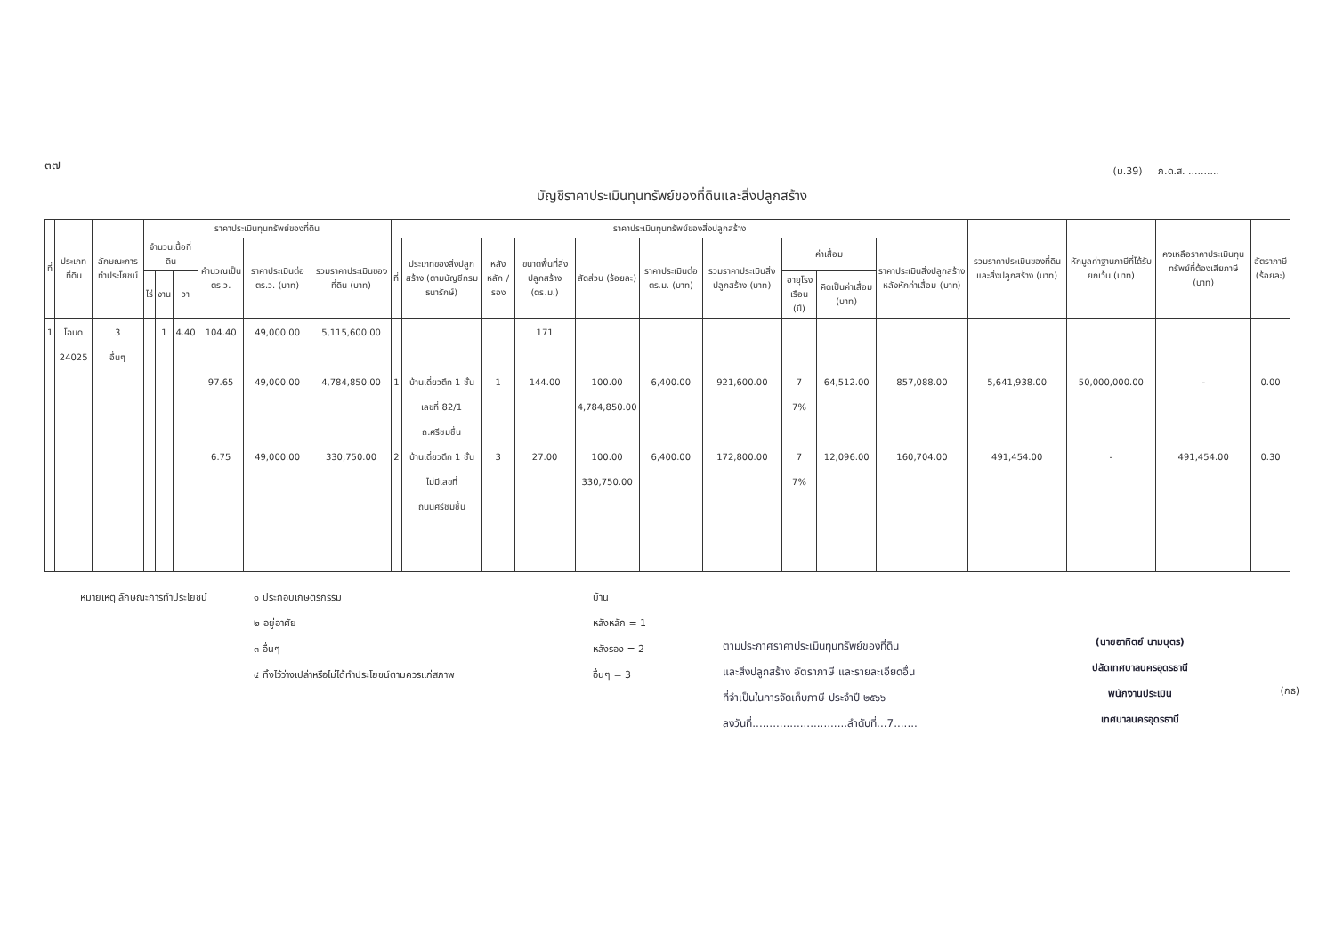๓๗
(ม.39) ภ.ด.ส. ..........
บัญชีราคาประเมินทุนทรัพย์ของที่ดินและสิ่งปลูกสร้าง
| ที่ | ประเภทที่ดิน | ลักษณะการทำประโยชน์ | ราคาประเมินทุนทรัพย์ของที่ดิน | | | | | | ราคาประเมินทุนทรัพย์ของสิ่งปลูกสร้าง | | | | | | | | | | รวมราคาประเมินของที่ดินและสิ่งปลูกสร้าง (บาท) | หักมูลค่าฐานภาษีที่ได้รับยกเว้น (บาท) | คงเหลือราคาประเมินทุนทรัพย์ที่ต้องเสียภาษี (บาท) | อัตราภาษี (ร้อยละ) |
| --- | --- | --- | --- | --- | --- | --- | --- | --- | --- | --- | --- | --- | --- | --- | --- | --- | --- | --- | --- | --- | --- | --- |
| | | | จำนวนเนื้อที่ดิน | | | คำนวณเป็น ตร.ว. | ราคาประเมินต่อ ตร.ว. (บาท) | รวมราคาประเมินของที่ดิน (บาท) | ที่ | ประเภทของสิ่งปลูกสร้าง (ตามบัญชีกรมธนารักษ์) | หลังหลัก / รอง | ขนาดพื้นที่สิ่งปลูกสร้าง (ตร.ม.) | สัดส่วน (ร้อยละ) | ราคาประเมินต่อ ตร.ม. (บาท) | รวมราคาประเมินสิ่งปลูกสร้าง (บาท) | ค่าเสื่อม | | ราคาประเมินสิ่งปลูกสร้างหลังหักค่าเสื่อม (บาท) | | | | |
| | | | ไร่ | งาน | วา | | | | | | | | | | | อายุโรงเรือน (ปี) | คิดเป็นค่าเสื่อม (บาท) | | | | | |
| 1 | โฉนด 24025 | 3 อื่นๆ | | 1 | 4.40 | 104.40 97.65 6.75 | 49,000.00 49,000.00 49,000.00 | 5,115,600.00 4,784,850.00 330,750.00 | 1 2 | บ้านเดี่ยวตึก 1 ชั้น เลขที่ 82/1 ถ.ศรีชมชื่น บ้านเดี่ยวตึก 1 ชั้น ไม่มีเลขที่ ถนนศรีชมชื่น | 1 3 | 171 144.00 27.00 | 100.00 4,784,850.00 100.00 330,750.00 | 6,400.00 6,400.00 | 921,600.00 172,800.00 | 7 7% 7 7% | 64,512.00 12,096.00 | 857,088.00 160,704.00 | 5,641,938.00 491,454.00 | 50,000,000.00 - | - 491,454.00 | 0.00 0.30 |
หมายเหตุ ลักษณะการทำประโยชน์ ๑ ประกอบเกษตรกรรม
๒ อยู่อาศัย
๓ อื่นๆ
๔ ทิ้งไว้ว่างเปล่าหรือไม่ได้ทำประโยชน์ตามควรแก่สภาพ
บ้าน
หลังหลัก = 1
หลังรอง = 2
อื่นๆ = 3
ตามประกาศราคาประเมินทุนทรัพย์ของที่ดิน
และสิ่งปลูกสร้าง อัตราภาษี และรายละเอียดอื่น
ที่จำเป็นในการจัดเก็บภาษี ประจำปี ๒๕๖๖
ลงวันที่............................ลำดับที่...7.......
(นายอาทิตย์ นามบุตร)
ปลัดเทศบาลนครอุดรธานี
พนักงานประเมิน
เทศบาลนครอุดรธานี
(กธ)